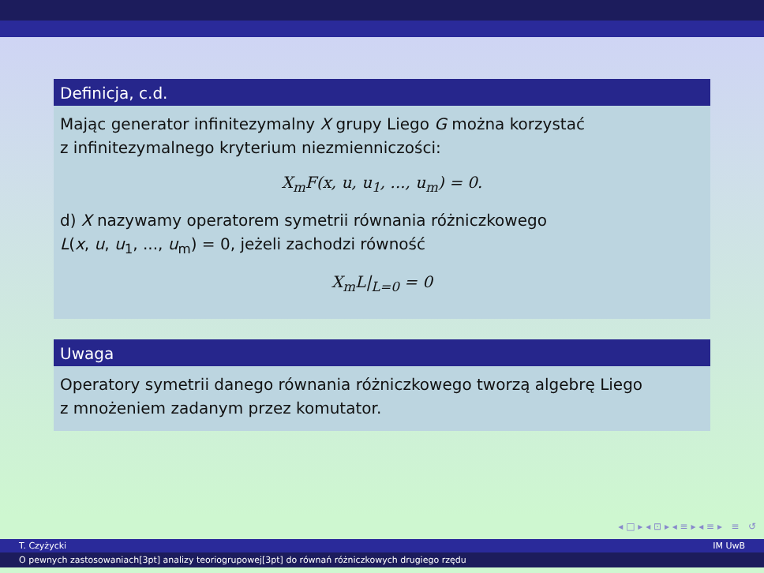Definicja, c.d.
Mając generator infinitezymalny X grupy Liego G można korzystać
z infinitezymalnego kryterium niezmienniczości:
X<sub>m</sub>F(x, u, u<sub>1</sub>, ..., u<sub>m</sub>) = 0.
d) X nazywamy operatorem symetrii równania różniczkowego
L(x, u, u<sub>1</sub>, ..., u<sub>m</sub>) = 0, jeżeli zachodzi równość
X<sub>m</sub>L|<sub>L=0</sub> = 0
Uwaga
Operatory symetrii danego równania różniczkowego tworzą algebrę Liego
z mnożeniem zadanym przez komutator.
◂ □ ▸ ◂ ⊡ ▸ ◂ ≡ ▸ ◂ ≡ ▸ ≡ ↺
T. Czyżycki IM UwB
O pewnych zastosowaniach[3pt] analizy teoriogrupowej[3pt] do równań różniczkowych drugiego rzędu